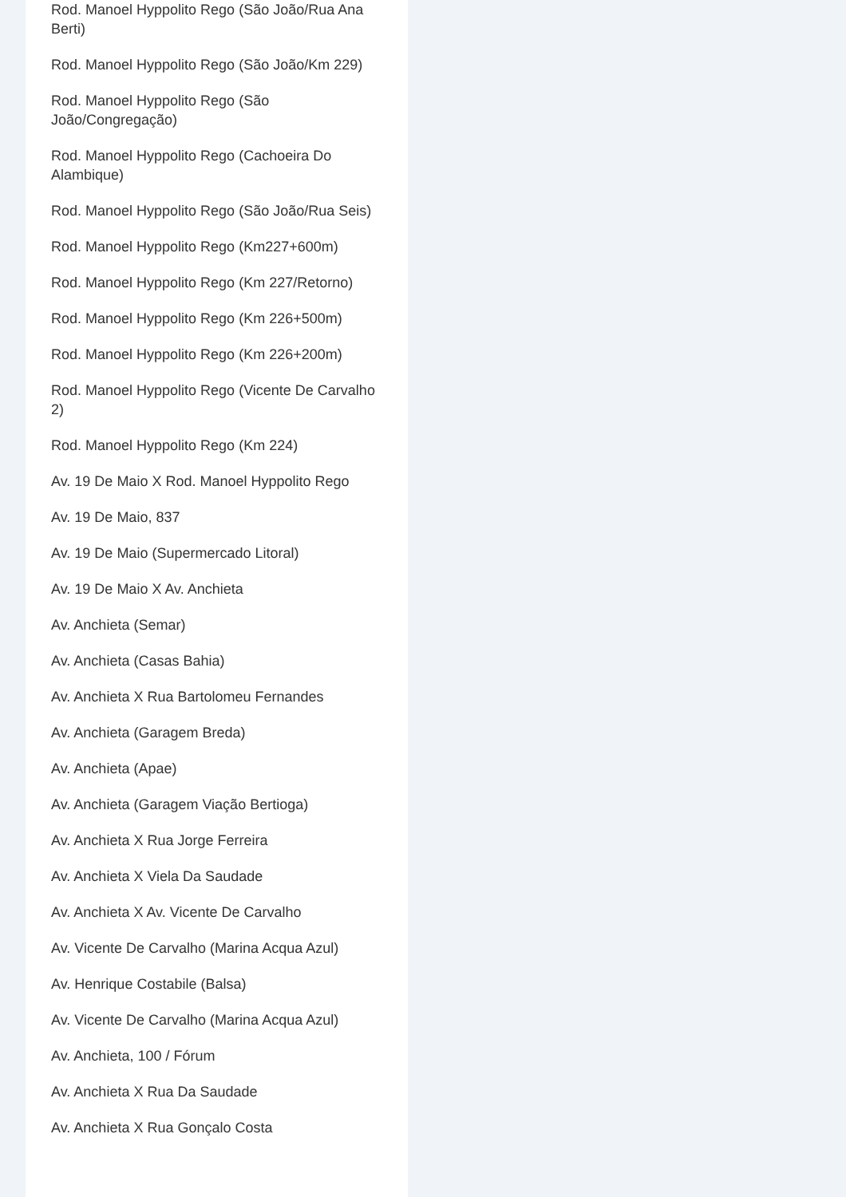Rod. Manoel Hyppolito Rego (São João/Rua Ana Berti)
Rod. Manoel Hyppolito Rego (São João/Km 229)
Rod. Manoel Hyppolito Rego (São João/Congregação)
Rod. Manoel Hyppolito Rego (Cachoeira Do Alambique)
Rod. Manoel Hyppolito Rego (São João/Rua Seis)
Rod. Manoel Hyppolito Rego (Km227+600m)
Rod. Manoel Hyppolito Rego (Km 227/Retorno)
Rod. Manoel Hyppolito Rego (Km 226+500m)
Rod. Manoel Hyppolito Rego (Km 226+200m)
Rod. Manoel Hyppolito Rego (Vicente De Carvalho 2)
Rod. Manoel Hyppolito Rego (Km 224)
Av. 19 De Maio X Rod. Manoel Hyppolito Rego
Av. 19 De Maio, 837
Av. 19 De Maio (Supermercado Litoral)
Av. 19 De Maio X Av. Anchieta
Av. Anchieta (Semar)
Av. Anchieta (Casas Bahia)
Av. Anchieta X Rua Bartolomeu Fernandes
Av. Anchieta (Garagem Breda)
Av. Anchieta (Apae)
Av. Anchieta (Garagem Viação Bertioga)
Av. Anchieta X Rua Jorge Ferreira
Av. Anchieta X Viela Da Saudade
Av. Anchieta X Av. Vicente De Carvalho
Av. Vicente De Carvalho (Marina Acqua Azul)
Av. Henrique Costabile (Balsa)
Av. Vicente De Carvalho (Marina Acqua Azul)
Av. Anchieta, 100 / Fórum
Av. Anchieta X Rua Da Saudade
Av. Anchieta X Rua Gonçalo Costa